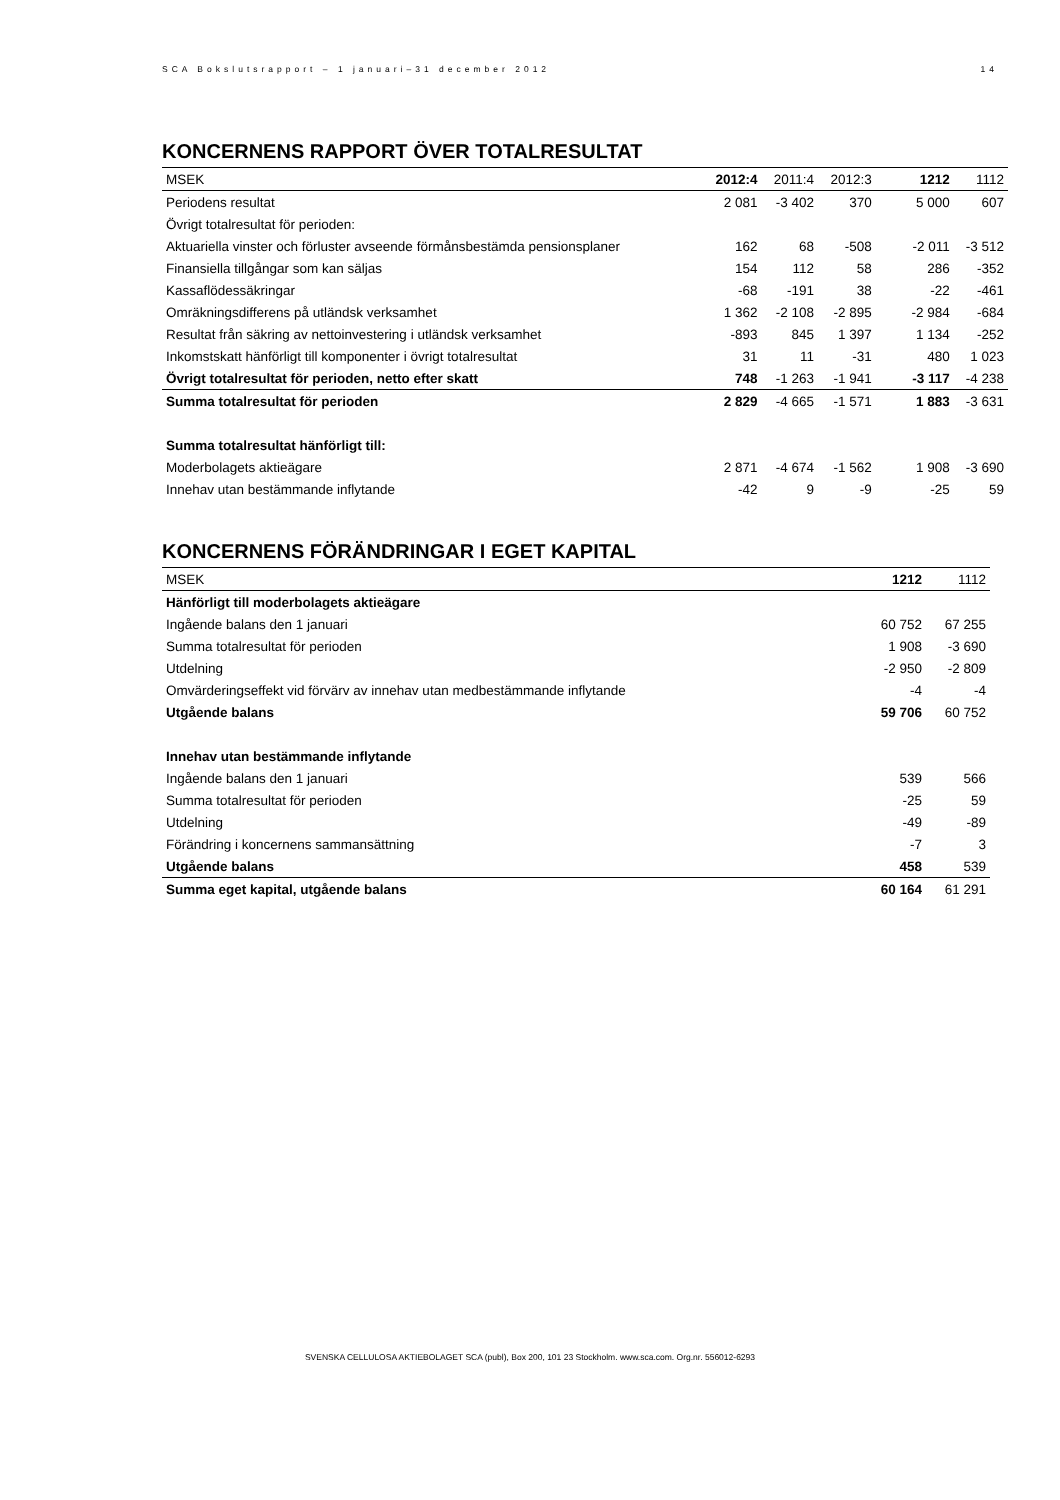SCA Bokslutsrapport – 1 januari–31 december 2012 14
KONCERNENS RAPPORT ÖVER TOTALRESULTAT
| MSEK | 2012:4 | 2011:4 | 2012:3 | 1212 | 1112 |
| --- | --- | --- | --- | --- | --- |
| Periodens resultat | 2 081 | -3 402 | 370 | 5 000 | 607 |
| Övrigt totalresultat för perioden: | | | | | |
| Aktuariella vinster och förluster avseende förmånsbestämda pensionsplaner | 162 | 68 | -508 | -2 011 | -3 512 |
| Finansiella tillgångar som kan säljas | 154 | 112 | 58 | 286 | -352 |
| Kassaflödessäkringar | -68 | -191 | 38 | -22 | -461 |
| Omräkningsdifferens på utländsk verksamhet | 1 362 | -2 108 | -2 895 | -2 984 | -684 |
| Resultat från säkring av nettoinvestering i utländsk verksamhet | -893 | 845 | 1 397 | 1 134 | -252 |
| Inkomstskatt hänförligt till komponenter i övrigt totalresultat | 31 | 11 | -31 | 480 | 1 023 |
| Övrigt totalresultat för perioden, netto efter skatt | 748 | -1 263 | -1 941 | -3 117 | -4 238 |
| Summa totalresultat för perioden | 2 829 | -4 665 | -1 571 | 1 883 | -3 631 |
| Summa totalresultat hänförligt till: | | | | | |
| Moderbolagets aktieägare | 2 871 | -4 674 | -1 562 | 1 908 | -3 690 |
| Innehav utan bestämmande inflytande | -42 | 9 | -9 | -25 | 59 |
KONCERNENS FÖRÄNDRINGAR I EGET KAPITAL
| MSEK | 1212 | 1112 |
| --- | --- | --- |
| Hänförligt till moderbolagets aktieägare | | |
| Ingående balans den 1 januari | 60 752 | 67 255 |
| Summa totalresultat för perioden | 1 908 | -3 690 |
| Utdelning | -2 950 | -2 809 |
| Omvärderingseffekt vid förvärv av innehav utan medbestämmande inflytande | -4 | -4 |
| Utgående balans | 59 706 | 60 752 |
| Innehav utan bestämmande inflytande | | |
| Ingående balans den 1 januari | 539 | 566 |
| Summa totalresultat för perioden | -25 | 59 |
| Utdelning | -49 | -89 |
| Förändring i koncernens sammansättning | -7 | 3 |
| Utgående balans | 458 | 539 |
| Summa eget kapital, utgående balans | 60 164 | 61 291 |
SVENSKA CELLULOSA AKTIEBOLAGET SCA (publ), Box 200, 101 23 Stockholm. www.sca.com. Org.nr. 556012-6293